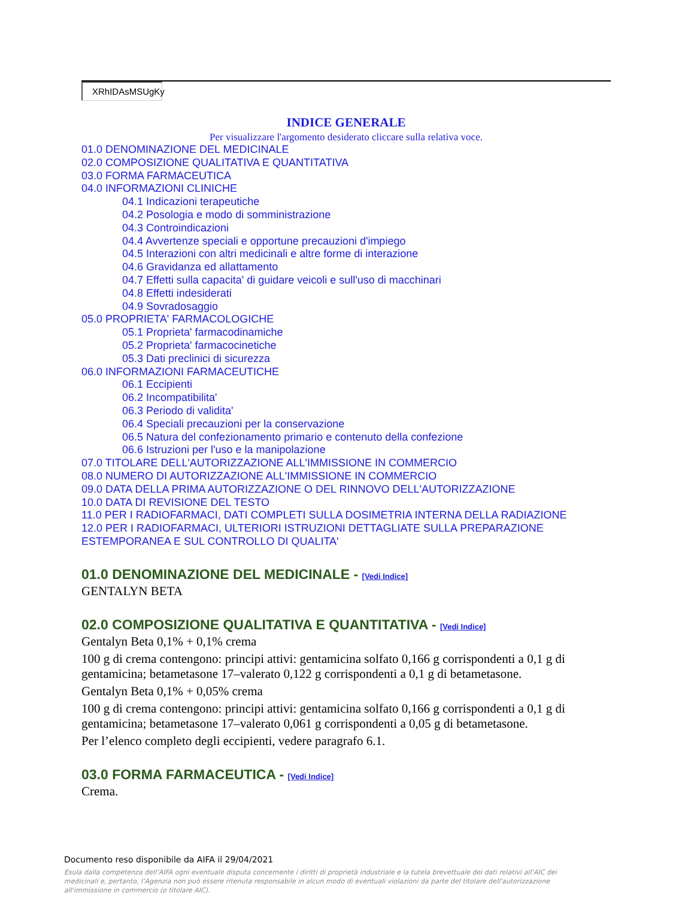XRhIDAsMSUgKy
INDICE GENERALE
Per visualizzare l'argomento desiderato cliccare sulla relativa voce.
01.0 DENOMINAZIONE DEL MEDICINALE
02.0 COMPOSIZIONE QUALITATIVA E QUANTITATIVA
03.0 FORMA FARMACEUTICA
04.0 INFORMAZIONI CLINICHE
04.1 Indicazioni terapeutiche
04.2 Posologia e modo di somministrazione
04.3 Controindicazioni
04.4 Avvertenze speciali e opportune precauzioni d'impiego
04.5 Interazioni con altri medicinali e altre forme di interazione
04.6 Gravidanza ed allattamento
04.7 Effetti sulla capacita' di guidare veicoli e sull'uso di macchinari
04.8 Effetti indesiderati
04.9 Sovradosaggio
05.0 PROPRIETA' FARMACOLOGICHE
05.1 Proprieta' farmacodinamiche
05.2 Proprieta' farmacocinetiche
05.3 Dati preclinici di sicurezza
06.0 INFORMAZIONI FARMACEUTICHE
06.1 Eccipienti
06.2 Incompatibilita'
06.3 Periodo di validita'
06.4 Speciali precauzioni per la conservazione
06.5 Natura del confezionamento primario e contenuto della confezione
06.6 Istruzioni per l'uso e la manipolazione
07.0 TITOLARE DELL'AUTORIZZAZIONE ALL'IMMISSIONE IN COMMERCIO
08.0 NUMERO DI AUTORIZZAZIONE ALL'IMMISSIONE IN COMMERCIO
09.0 DATA DELLA PRIMA AUTORIZZAZIONE O DEL RINNOVO DELL'AUTORIZZAZIONE
10.0 DATA DI REVISIONE DEL TESTO
11.0 PER I RADIOFARMACI, DATI COMPLETI SULLA DOSIMETRIA INTERNA DELLA RADIAZIONE
12.0 PER I RADIOFARMACI, ULTERIORI ISTRUZIONI DETTAGLIATE SULLA PREPARAZIONE ESTEMPORANEA E SUL CONTROLLO DI QUALITA'
01.0 DENOMINAZIONE DEL MEDICINALE - [Vedi Indice]
GENTALYN BETA
02.0 COMPOSIZIONE QUALITATIVA E QUANTITATIVA - [Vedi Indice]
Gentalyn Beta 0,1% + 0,1% crema
100 g di crema contengono: principi attivi: gentamicina solfato 0,166 g corrispondenti a 0,1 g di gentamicina; betametasone 17–valerato 0,122 g corrispondenti a 0,1 g di betametasone.
Gentalyn Beta 0,1% + 0,05% crema
100 g di crema contengono: principi attivi: gentamicina solfato 0,166 g corrispondenti a 0,1 g di gentamicina; betametasone 17–valerato 0,061 g corrispondenti a 0,05 g di betametasone.
Per l’elenco completo degli eccipienti, vedere paragrafo 6.1.
03.0 FORMA FARMACEUTICA - [Vedi Indice]
Crema.
Documento reso disponibile da AIFA il 29/04/2021
Esula dalla competenza dell’AIFA ogni eventuale disputa concernente i diritti di proprietà industriale e la tutela brevettuale dei dati relativi all’AIC dei medicinali e, pertanto, l’Agenzia non può essere ritenuta responsabile in alcun modo di eventuali violazioni da parte del titolare dell'autorizzazione all'immissione in commercio (o titolare AIC).